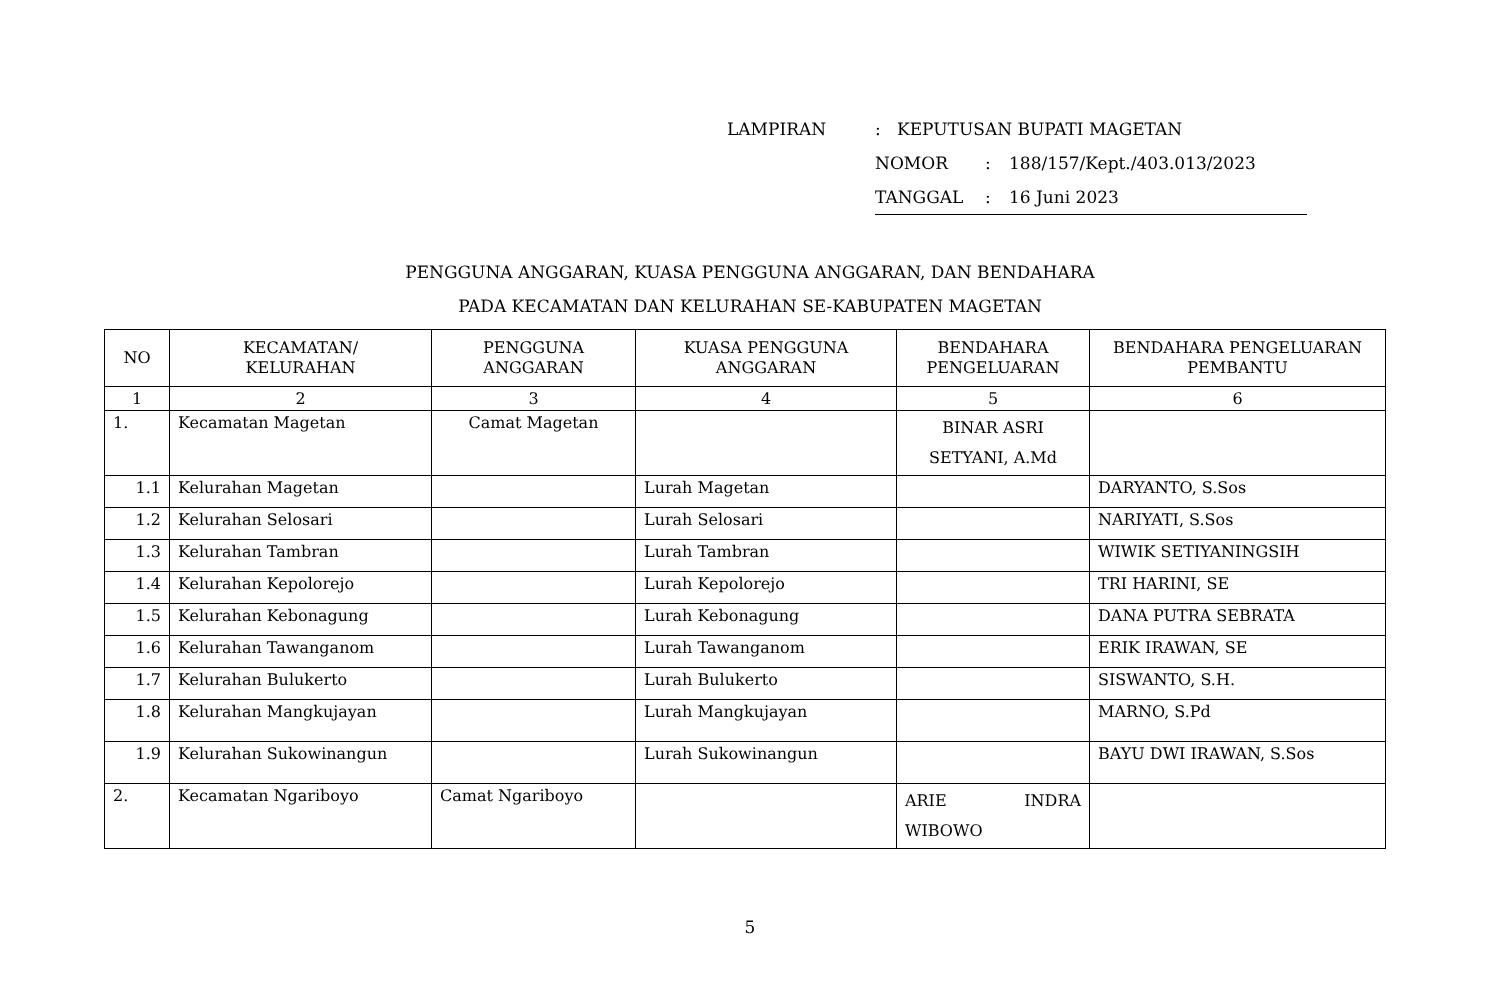LAMPIRAN: KEPUTUSAN BUPATI MAGETAN
NOMOR: 188/157/Kept./403.013/2023
TANGGAL: 16 Juni 2023
PENGGUNA ANGGARAN, KUASA PENGGUNA ANGGARAN, DAN BENDAHARA
PADA KECAMATAN DAN KELURAHAN SE-KABUPATEN MAGETAN
| NO | KECAMATAN/ KELURAHAN | PENGGUNA ANGGARAN | KUASA PENGGUNA ANGGARAN | BENDAHARA PENGELUARAN | BENDAHARA PENGELUARAN PEMBANTU |
| --- | --- | --- | --- | --- | --- |
| 1 | 2 | 3 | 4 | 5 | 6 |
| 1. | Kecamatan Magetan | Camat Magetan | | BINAR ASRI SETYANI, A.Md | |
| 1.1 | Kelurahan Magetan | | Lurah Magetan | | DARYANTO, S.Sos |
| 1.2 | Kelurahan Selosari | | Lurah Selosari | | NARIYATI, S.Sos |
| 1.3 | Kelurahan Tambran | | Lurah Tambran | | WIWIK SETIYANINGSIH |
| 1.4 | Kelurahan Kepolorejo | | Lurah Kepolorejo | | TRI HARINI, SE |
| 1.5 | Kelurahan Kebonagung | | Lurah Kebonagung | | DANA PUTRA SEBRATA |
| 1.6 | Kelurahan Tawanganom | | Lurah Tawanganom | | ERIK IRAWAN, SE |
| 1.7 | Kelurahan Bulukerto | | Lurah Bulukerto | | SISWANTO, S.H. |
| 1.8 | Kelurahan Mangkujayan | | Lurah Mangkujayan | | MARNO, S.Pd |
| 1.9 | Kelurahan Sukowinangun | | Lurah Sukowinangun | | BAYU DWI IRAWAN, S.Sos |
| 2. | Kecamatan Ngariboyo | Camat Ngariboyo | | ARIE INDRA WIBOWO | |
5